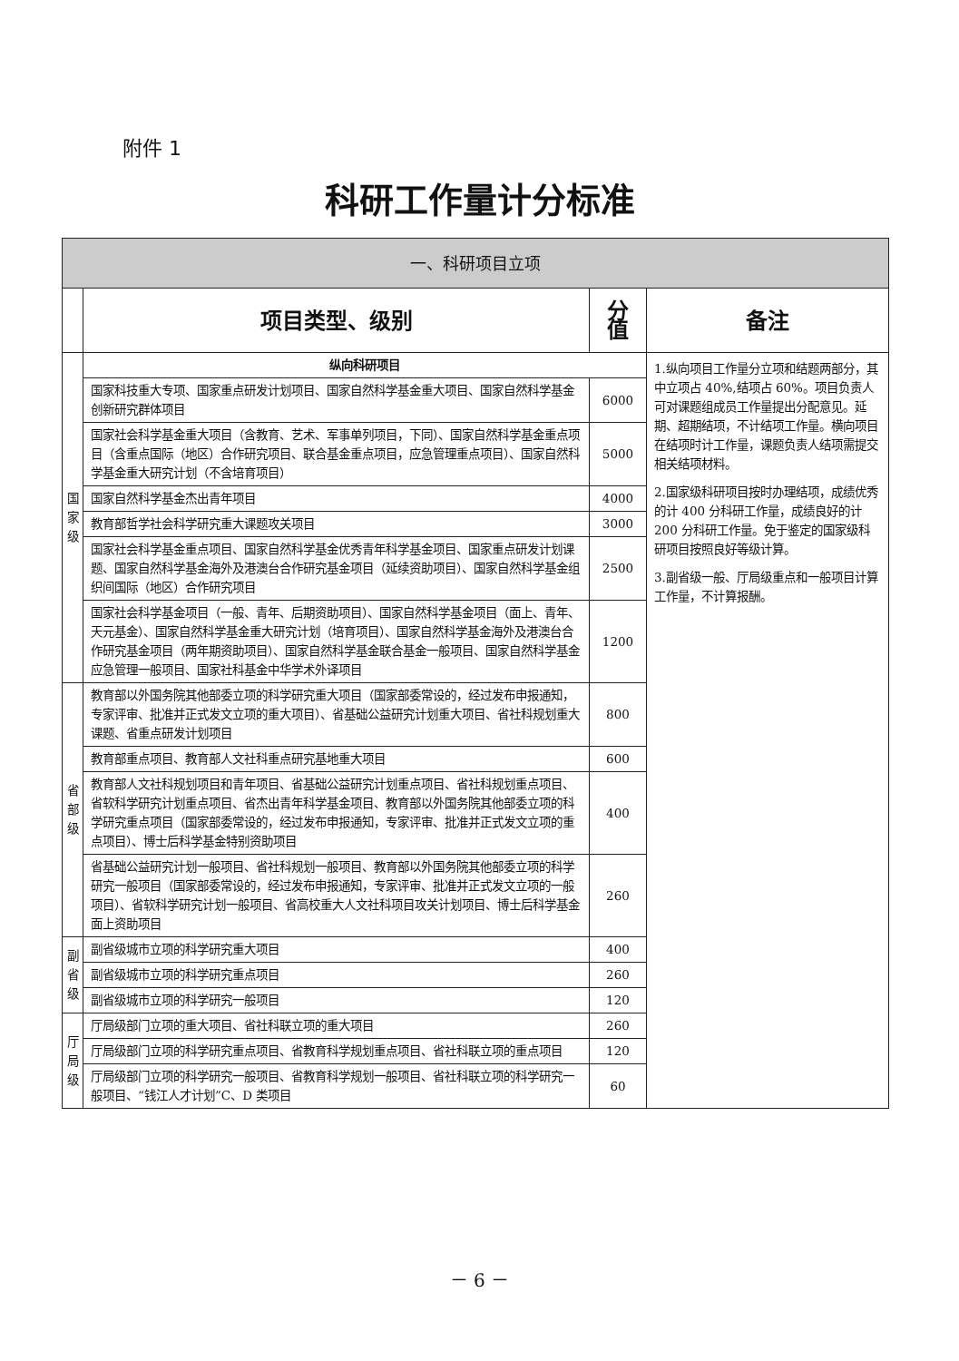附件 1
科研工作量计分标准
| 一、科研项目立项 | | | |
| --- | --- | --- | --- |
| | 项目类型、级别 | 分 值 | 备注 |
| 国 家 级 | 纵向科研项目 | | 1.纵向项目工作量分立项和结题两部分，其中立项占 40%,结项占 60%。项目负责人可对课题组成员工作量提出分配意见。延期、超期结项，不计结项工作量。横向项目在结项时计工作量，课题负责人结项需提交相关结项材料。 2.国家级科研项目按时办理结项，成绩优秀的计 400 分科研工作量，成绩良好的计 200 分科研工作量。免于鉴定的国家级科研项目按照良好等级计算。 3.副省级一般、厅局级重点和一般项目计算工作量，不计算报酬。 |
| | 国家科技重大专项、国家重点研发计划项目、国家自然科学基金重大项目、国家自然科学基金创新研究群体项目 | 6000 | |
| | 国家社会科学基金重大项目（含教育、艺术、军事单列项目，下同）、国家自然科学基金重点项目（含重点国际（地区）合作研究项目、联合基金重点项目，应急管理重点项目）、国家自然科学基金重大研究计划（不含培育项目） | 5000 | |
| | 国家自然科学基金杰出青年项目 | 4000 | |
| | 教育部哲学社会科学研究重大课题攻关项目 | 3000 | |
| | 国家社会科学基金重点项目、国家自然科学基金优秀青年科学基金项目、国家重点研发计划课题、国家自然科学基金海外及港澳台合作研究基金项目（延续资助项目）、国家自然科学基金组织间国际（地区）合作研究项目 | 2500 | |
| | 国家社会科学基金项目（一般、青年、后期资助项目）、国家自然科学基金项目（面上、青年、天元基金）、国家自然科学基金重大研究计划（培育项目）、国家自然科学基金海外及港澳台合作研究基金项目（两年期资助项目）、国家自然科学基金联合基金一般项目、国家自然科学基金应急管理一般项目、国家社科基金中华学术外译项目 | 1200 | |
| 省 部 级 | 教育部以外国务院其他部委立项的科学研究重大项目（国家部委常设的，经过发布申报通知，专家评审、批准并正式发文立项的重大项目）、省基础公益研究计划重大项目、省社科规划重大课题、省重点研发计划项目 | 800 | |
| | 教育部重点项目、教育部人文社科重点研究基地重大项目 | 600 | |
| | 教育部人文社科规划项目和青年项目、省基础公益研究计划重点项目、省社科规划重点项目、省软科学研究计划重点项目、省杰出青年科学基金项目、教育部以外国务院其他部委立项的科学研究重点项目（国家部委常设的，经过发布申报通知，专家评审、批准并正式发文立项的重点项目）、博士后科学基金特别资助项目 | 400 | |
| | 省基础公益研究计划一般项目、省社科规划一般项目、教育部以外国务院其他部委立项的科学研究一般项目（国家部委常设的，经过发布申报通知，专家评审、批准并正式发文立项的一般项目）、省软科学研究计划一般项目、省高校重大人文社科项目攻关计划项目、博士后科学基金面上资助项目 | 260 | |
| 副 省 级 | 副省级城市立项的科学研究重大项目 | 400 | |
| | 副省级城市立项的科学研究重点项目 | 260 | |
| | 副省级城市立项的科学研究一般项目 | 120 | |
| 厅 局 级 | 厅局级部门立项的重大项目、省社科联立项的重大项目 | 260 | |
| | 厅局级部门立项的科学研究重点项目、省教育科学规划重点项目、省社科联立项的重点项目 | 120 | |
| | 厅局级部门立项的科学研究一般项目、省教育科学规划一般项目、省社科联立项的科学研究一般项目、“钱江人才计划”C、D 类项目 | 60 | |
－ 6 －